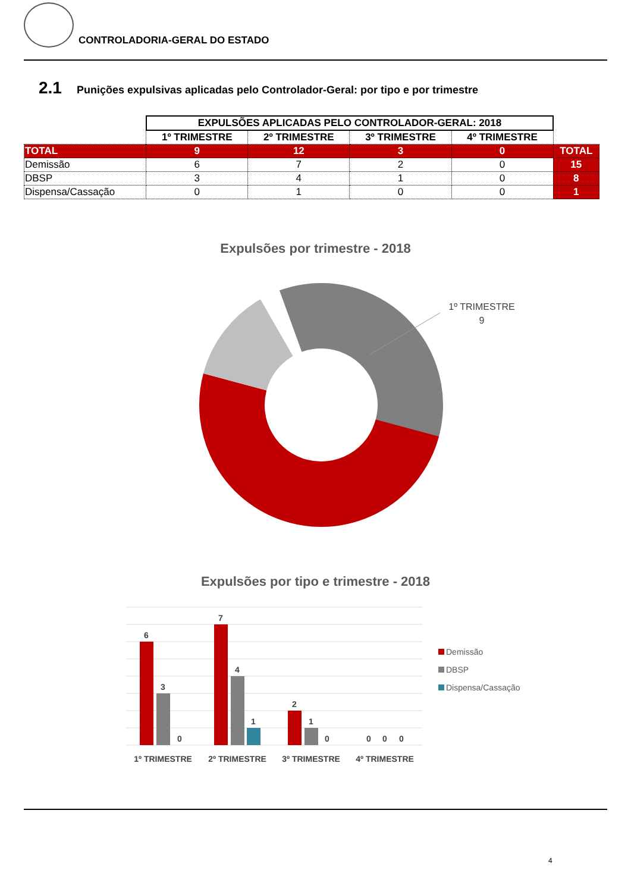CONTROLADORIA-GERAL DO ESTADO
2.1 Punições expulsivas aplicadas pelo Controlador-Geral: por tipo e por trimestre
| | EXPULSÕES APLICADAS PELO CONTROLADOR-GERAL: 2018 | | | | |
| | 1º TRIMESTRE | 2º TRIMESTRE | 3º TRIMESTRE | 4º TRIMESTRE | |
| TOTAL | 9 | 12 | 3 | 0 | TOTAL |
| Demissão | 6 | 7 | 2 | 0 | 15 |
| DBSP | 3 | 4 | 1 | 0 | 8 |
| Dispensa/Cassação | 0 | 1 | 0 | 0 | 1 |
Expulsões por trimestre - 2018
1º TRIMESTRE
9
Expulsões por tipo e trimestre - 2018
6
3
0
7
4
1
2
1
0
0
0
0
1º TRIMESTRE
2º TRIMESTRE
3º TRIMESTRE
4º TRIMESTRE
Demissão
DBSP
Dispensa/Cassação
4